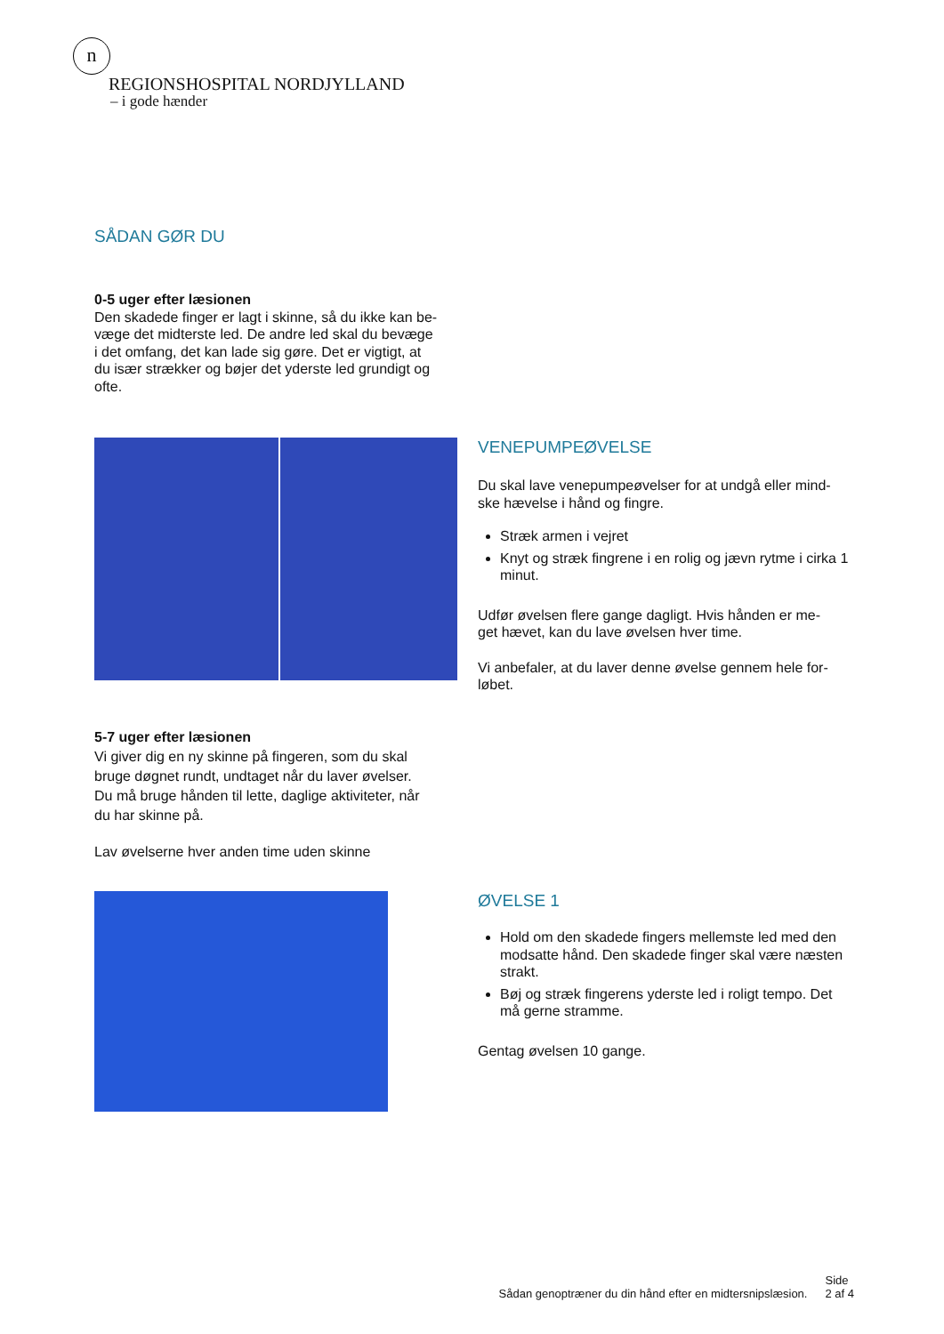n
REGIONSHOSPITAL NORDJYLLAND
– i gode hænder
SÅDAN GØR DU
0-5 uger efter læsionen
Den skadede finger er lagt i skinne, så du ikke kan be-
væge det midterste led. De andre led skal du bevæge
i det omfang, det kan lade sig gøre. Det er vigtigt, at
du især strækker og bøjer det yderste led grundigt og
ofte.
VENEPUMPEØVELSE
Du skal lave venepumpeøvelser for at undgå eller mind-
ske hævelse i hånd og fingre.
Stræk armen i vejret
Knyt og stræk fingrene i en rolig og jævn rytme i cirka 1 minut.
Udfør øvelsen flere gange dagligt. Hvis hånden er me-
get hævet, kan du lave øvelsen hver time.
Vi anbefaler, at du laver denne øvelse gennem hele for-
løbet.
5-7 uger efter læsionen
Vi giver dig en ny skinne på fingeren, som du skal
bruge døgnet rundt, undtaget når du laver øvelser.
Du må bruge hånden til lette, daglige aktiviteter, når
du har skinne på.
Lav øvelserne hver anden time uden skinne
ØVELSE 1
Hold om den skadede fingers mellemste led med den modsatte hånd. Den skadede finger skal være næsten strakt.
Bøj og stræk fingerens yderste led i roligt tempo. Det må gerne stramme.
Gentag øvelsen 10 gange.
Sådan genoptræner du din hånd efter en midtersnipslæsion. Side
2 af 4